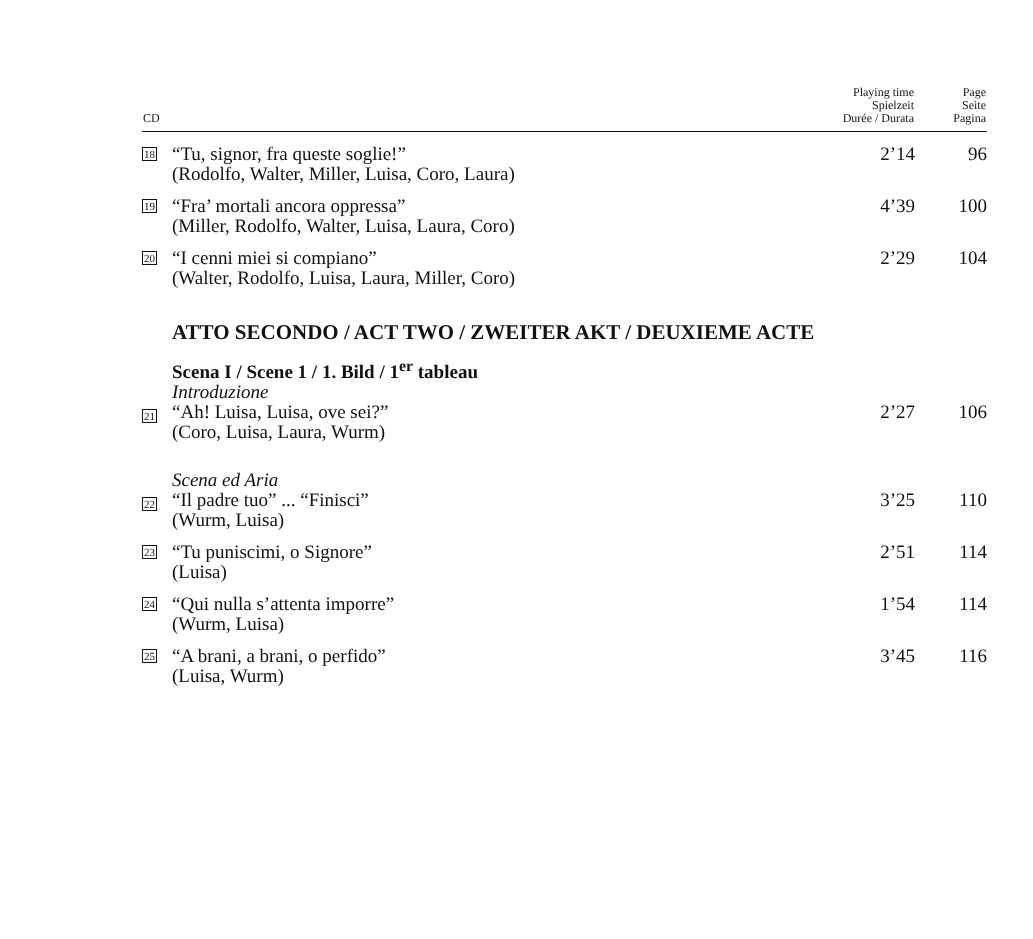| CD | | Playing time Spielzeit Durée / Durata | Page Seite Pagina |
| --- | --- | --- | --- |
| 18 | “Tu, signor, fra queste soglie!” (Rodolfo, Walter, Miller, Luisa, Coro, Laura) | 2’14 | 96 |
| 19 | “Fra’ mortali ancora oppressa” (Miller, Rodolfo, Walter, Luisa, Laura, Coro) | 4’39 | 100 |
| 20 | “I cenni miei si compiano” (Walter, Rodolfo, Luisa, Laura, Miller, Coro) | 2’29 | 104 |
| | ATTO SECONDO / ACT TWO / ZWEITER AKT / DEUXIEME ACTE | | |
| | Scena I / Scene 1 / 1. Bild / 1<sup>er</sup> tableau Introduzione | | |
| 21 | “Ah! Luisa, Luisa, ove sei?” (Coro, Luisa, Laura, Wurm) | 2’27 | 106 |
| | Scena ed Aria | | |
| 22 | “Il padre tuo” ... “Finisci” (Wurm, Luisa) | 3’25 | 110 |
| 23 | “Tu puniscimi, o Signore” (Luisa) | 2’51 | 114 |
| 24 | “Qui nulla s’attenta imporre” (Wurm, Luisa) | 1’54 | 114 |
| 25 | “A brani, a brani, o perfido” (Luisa, Wurm) | 3’45 | 116 |